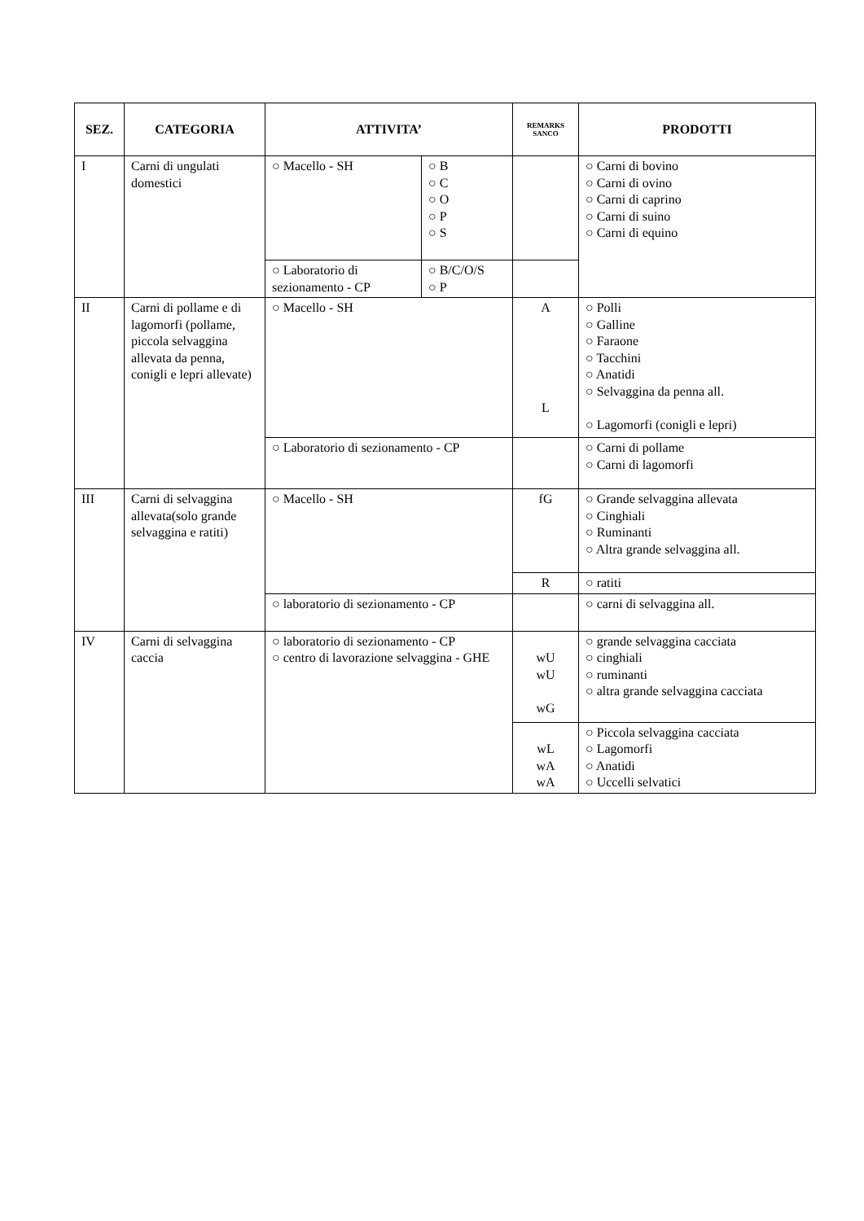| SEZ. | CATEGORIA | ATTIVITA’ | | REMARKS SANCO | PRODOTTI |
| --- | --- | --- | --- | --- | --- |
| I | Carni di ungulati domestici | ○ Macello - SH | ○ B ○ C ○ O ○ P ○ S | | ○ Carni di bovino ○ Carni di ovino ○ Carni di caprino ○ Carni di suino ○ Carni di equino |
| | | ○ Laboratorio di sezionamento - CP | ○ B/C/O/S ○ P | | |
| II | Carni di pollame e di lagomorfi (pollame, piccola selvaggina allevata da penna, conigli e lepri allevate) | ○ Macello - SH | | A L | ○ Polli ○ Galline ○ Faraone ○ Tacchini ○ Anatidi ○ Selvaggina da penna all. ○ Lagomorfi (conigli e lepri) |
| | | ○ Laboratorio di sezionamento - CP | | | ○ Carni di pollame ○ Carni di lagomorfi |
| III | Carni di selvaggina allevata(solo grande selvaggina e ratiti) | ○ Macello - SH | | fG | ○ Grande selvaggina allevata ○ Cinghiali ○ Ruminanti ○ Altra grande selvaggina all. |
| | | | | R | ○ ratiti |
| | | ○ laboratorio di sezionamento - CP | | | ○ carni di selvaggina all. |
| IV | Carni di selvaggina caccia | ○ laboratorio di sezionamento - CP ○ centro di lavorazione selvaggina - GHE | | wU wU wG | ○ grande selvaggina cacciata ○ cinghiali ○ ruminanti ○ altra grande selvaggina cacciata |
| | | | | wL wA wA | ○ Piccola selvaggina cacciata ○ Lagomorfi ○ Anatidi ○ Uccelli selvatici |